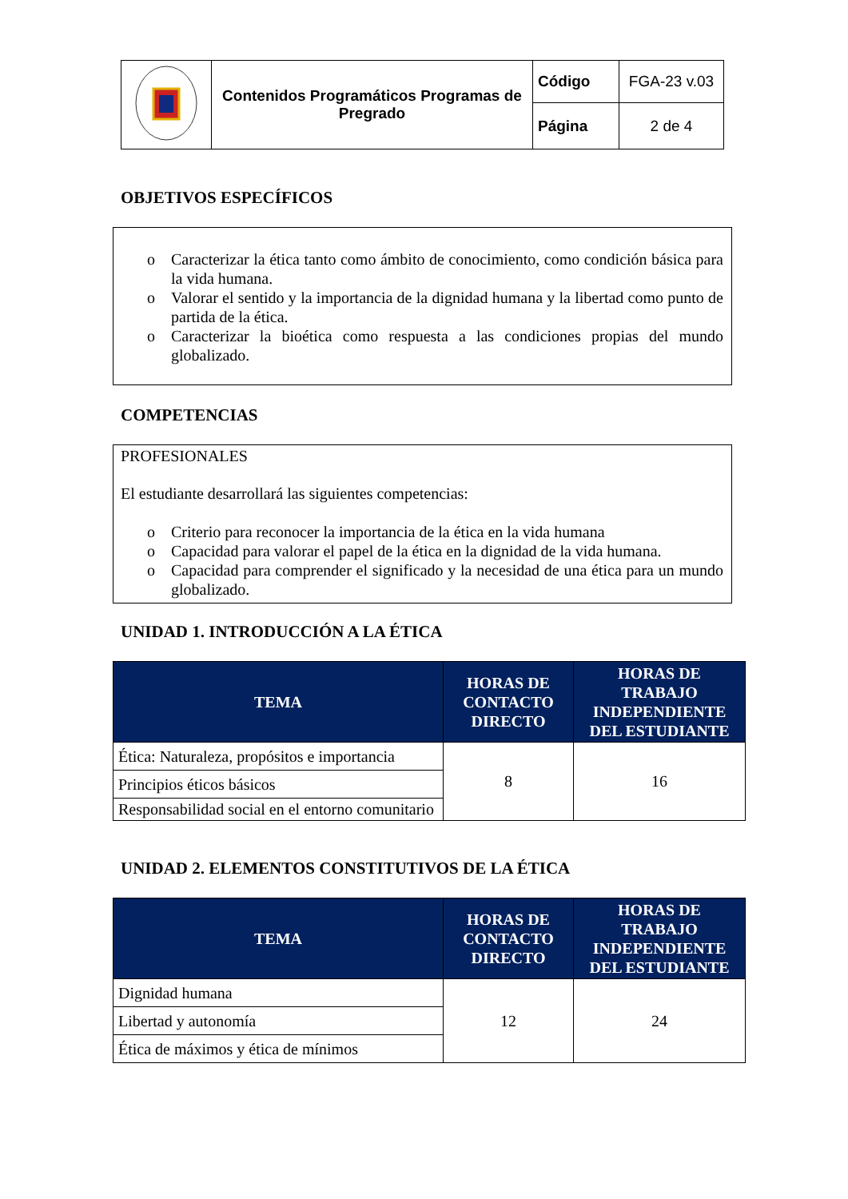| | Contenidos Programáticos Programas de Pregrado | Código | FGA-23 v.03 |
| | | Página | 2 de 4 |
OBJETIVOS ESPECÍFICOS
o Caracterizar la ética tanto como ámbito de conocimiento, como condición básica para la vida humana.
o Valorar el sentido y la importancia de la dignidad humana y la libertad como punto de partida de la ética.
o Caracterizar la bioética como respuesta a las condiciones propias del mundo globalizado.
COMPETENCIAS
PROFESIONALES
El estudiante desarrollará las siguientes competencias:
o Criterio para reconocer la importancia de la ética en la vida humana
o Capacidad para valorar el papel de la ética en la dignidad de la vida humana.
o Capacidad para comprender el significado y la necesidad de una ética para un mundo globalizado.
UNIDAD 1. INTRODUCCIÓN A LA ÉTICA
| TEMA | HORAS DE CONTACTO DIRECTO | HORAS DE TRABAJO INDEPENDIENTE DEL ESTUDIANTE |
| --- | --- | --- |
| Ética: Naturaleza, propósitos e importancia | 8 | 16 |
| Principios éticos básicos | | |
| Responsabilidad social en el entorno comunitario | | |
UNIDAD 2. ELEMENTOS CONSTITUTIVOS DE LA ÉTICA
| TEMA | HORAS DE CONTACTO DIRECTO | HORAS DE TRABAJO INDEPENDIENTE DEL ESTUDIANTE |
| --- | --- | --- |
| Dignidad humana | 12 | 24 |
| Libertad y autonomía | | |
| Ética de máximos y ética de mínimos | | |